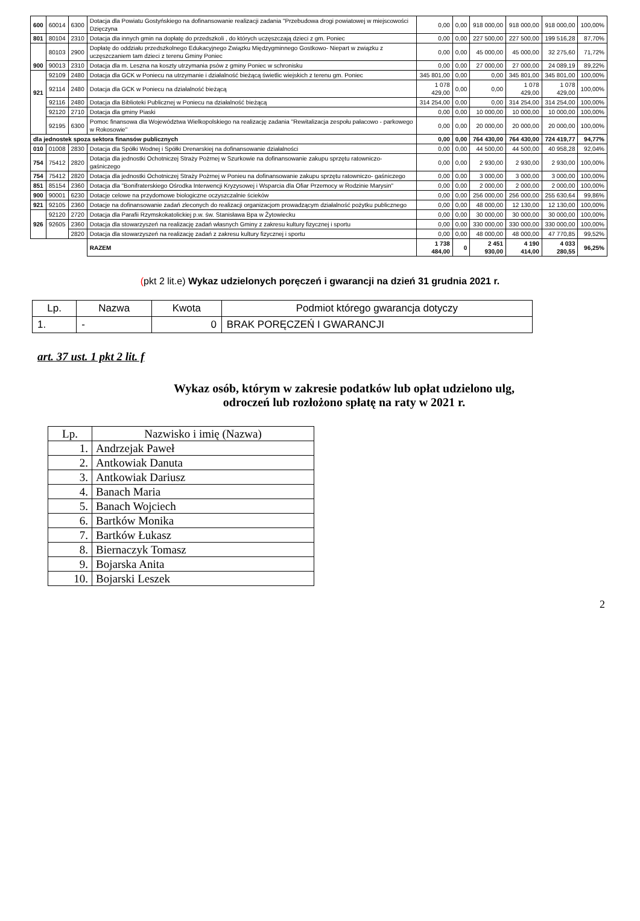| 600 | 60014 | 6300 | Dotacja dla Powiatu Gostyńskiego na dofinansowanie realizacji zadania "Przebudowa drogi powiatowej w miejscowości Dzięczyna | 0,00 | 0,00 | 918 000,00 | 918 000,00 | 918 000,00 | 100,00% |
| 801 | 80104 | 2310 | Dotacja dla innych gmin na dopłatę do przedszkoli , do których uczęszczają dzieci z gm. Poniec | 0,00 | 0,00 | 227 500,00 | 227 500,00 | 199 516,28 | 87,70% |
| 900 | 80103 | 2900 | Dopłatę do oddziału przedszkolnego Edukacyjnego Związku Międzygminnego Gostkowo- Niepart w związku z uczęszczaniem tam dzieci z terenu Gminy Poniec | 0,00 | 0,00 | 45 000,00 | 45 000,00 | 32 275,60 | 71,72% |
| | 90013 | 2310 | Dotacja dla m. Leszna na koszty utrzymania psów z gminy Poniec w schronisku | 0,00 | 0,00 | 27 000,00 | 27 000,00 | 24 089,19 | 89,22% |
| 921 | 92109 | 2480 | Dotacja dla GCK w Poniecu na utrzymanie i działalność bieżącą świetlic wiejskich z terenu gm. Poniec | 345 801,00 | 0,00 | 0,00 | 345 801,00 | 345 801,00 | 100,00% |
| | 92114 | 2480 | Dotacja dla GCK w Poniecu na działalność bieżącą | 1 078 429,00 | 0,00 | 0,00 | 1 078 429,00 | 1 078 429,00 | 100,00% |
| | 92116 | 2480 | Dotacja dla Biblioteki Publicznej w Poniecu na działalność bieżącą | 314 254,00 | 0,00 | 0,00 | 314 254,00 | 314 254,00 | 100,00% |
| | 92120 | 2710 | Dotacja dla gminy Piaski | 0,00 | 0,00 | 10 000,00 | 10 000,00 | 10 000,00 | 100,00% |
| | 92195 | 6300 | Pomoc finansowa dla Województwa Wielkopolskiego na realizację zadania "Rewitalizacja zespołu pałacowo - parkowego w Rokosowie" | 0,00 | 0,00 | 20 000,00 | 20 000,00 | 20 000,00 | 100,00% |
| dla jednostek spoza sektora finansów publicznych | | | | 0,00 | 0,00 | 764 430,00 | 764 430,00 | 724 419,77 | 94,77% |
| 010 | 01008 | 2830 | Dotacja dla Spółki Wodnej i Spółki Drenarskiej na dofinansowanie działalności | 0,00 | 0,00 | 44 500,00 | 44 500,00 | 40 958,28 | 92,04% |
| 754 | 75412 | 2820 | Dotacja dla jednostki Ochotniczej Straży Pożrnej w Szurkowie na dofinansowanie zakupu sprzętu ratowniczo- gaśniczego | 0,00 | 0,00 | 2 930,00 | 2 930,00 | 2 930,00 | 100,00% |
| 754 | 75412 | 2820 | Dotacja dla jednostki Ochotniczej Straży Pożrnej w Ponieu na dofinansowanie zakupu sprzętu ratowniczo- gaśniczego | 0,00 | 0,00 | 3 000,00 | 3 000,00 | 3 000,00 | 100,00% |
| 851 | 85154 | 2360 | Dotacja dla "Bonifraterskiego Ośrodka Interwencji Kryzysowej i Wsparcia dla Ofiar Przemocy w Rodzinie Marysin" | 0,00 | 0,00 | 2 000,00 | 2 000,00 | 2 000,00 | 100,00% |
| 900 | 90001 | 6230 | Dotacje celowe na przydomowe biologiczne oczyszczalnie ścieków | 0,00 | 0,00 | 256 000,00 | 256 000,00 | 255 630,64 | 99,86% |
| 921 | 92105 | 2360 | Dotacje na dofinansowanie zadań zleconych do realizacji organizacjom prowadzącym działalność pożytku publicznego | 0,00 | 0,00 | 48 000,00 | 12 130,00 | 12 130,00 | 100,00% |
| 926 | 92120 | 2720 | Dotacja dla Parafii Rzymskokatolickiej p.w. św. Stanisława Bpa w Żytowiecku | 0,00 | 0,00 | 30 000,00 | 30 000,00 | 30 000,00 | 100,00% |
| | 92605 | 2360 | Dotacja dla stowarzyszeń na realizację zadań własnych Gminy z zakresu kultury fizycznej i sportu | 0,00 | 0,00 | 330 000,00 | 330 000,00 | 330 000,00 | 100,00% |
| | | 2820 | Dotacja dla stowarzyszeń na realizację zadań z zakresu kultury fizycznej i sportu | 0,00 | 0,00 | 48 000,00 | 48 000,00 | 47 770,85 | 99,52% |
| | | | RAZEM | 1 738 484,00 | 0 | 2 451 930,00 | 4 190 414,00 | 4 033 280,55 | 96,25% |
(pkt 2 lit.e) Wykaz udzielonych poręczeń i gwarancji na dzień 31 grudnia 2021 r.
| Lp. | Nazwa | Kwota | Podmiot którego gwarancja dotyczy |
| --- | --- | --- | --- |
| 1. | - | 0 | BRAK PORĘCZEŃ I GWARANCJI |
art. 37 ust. 1 pkt 2 lit. f
Wykaz osób, którym w zakresie podatków lub opłat udzielono ulg,
odroczeń lub rozłożono spłatę na raty w 2021 r.
| Lp. | Nazwisko i imię (Nazwa) |
| 1. | Andrzejak Paweł |
| 2. | Antkowiak Danuta |
| 3. | Antkowiak Dariusz |
| 4. | Banach Maria |
| 5. | Banach Wojciech |
| 6. | Bartków Monika |
| 7. | Bartków Łukasz |
| 8. | Biernaczyk Tomasz |
| 9. | Bojarska Anita |
| 10. | Bojarski Leszek |
2